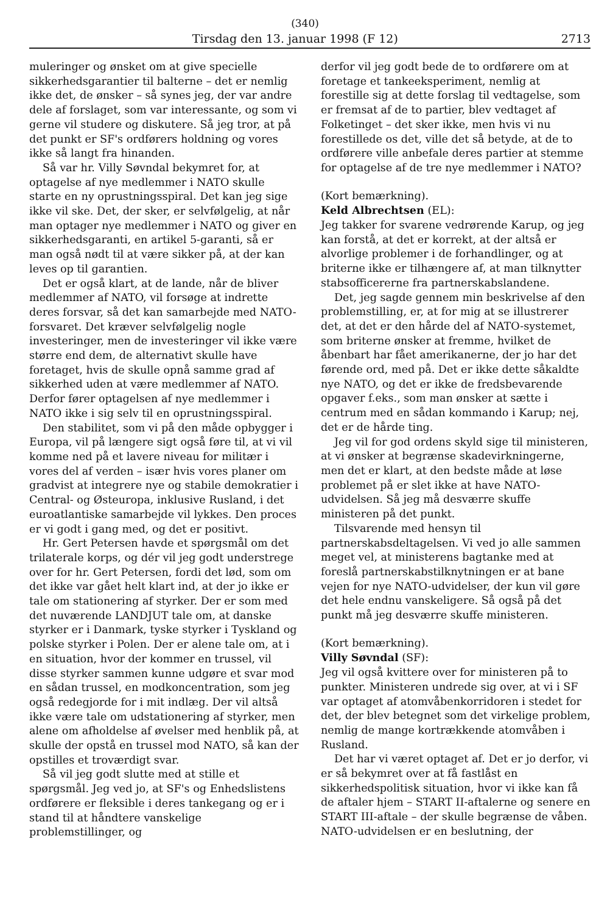(340)
Tirsdag den 13. januar 1998 (F 12) 2713
muleringer og ønsket om at give specielle sikkerhedsgarantier til balterne – det er nemlig ikke det, de ønsker – så synes jeg, der var andre dele af forslaget, som var interessante, og som vi gerne vil studere og diskutere. Så jeg tror, at på det punkt er SF's ordførers holdning og vores ikke så langt fra hinanden.
Så var hr. Villy Søvndal bekymret for, at optagelse af nye medlemmer i NATO skulle starte en ny oprustningsspiral. Det kan jeg sige ikke vil ske. Det, der sker, er selvfølgelig, at når man optager nye medlemmer i NATO og giver en sikkerhedsgaranti, en artikel 5-garanti, så er man også nødt til at være sikker på, at der kan leves op til garantien.
Det er også klart, at de lande, når de bliver medlemmer af NATO, vil forsøge at indrette deres forsvar, så det kan samarbejde med NATO-forsvaret. Det kræver selvfølgelig nogle investeringer, men de investeringer vil ikke være større end dem, de alternativt skulle have foretaget, hvis de skulle opnå samme grad af sikkerhed uden at være medlemmer af NATO. Derfor fører optagelsen af nye medlemmer i NATO ikke i sig selv til en oprustningsspiral.
Den stabilitet, som vi på den måde opbygger i Europa, vil på længere sigt også føre til, at vi vil komme ned på et lavere niveau for militær i vores del af verden – især hvis vores planer om gradvist at integrere nye og stabile demokratier i Central- og Østeuropa, inklusive Rusland, i det euroatlantiske samarbejde vil lykkes. Den proces er vi godt i gang med, og det er positivt.
Hr. Gert Petersen havde et spørgsmål om det trilaterale korps, og dér vil jeg godt understrege over for hr. Gert Petersen, fordi det lød, som om det ikke var gået helt klart ind, at der jo ikke er tale om stationering af styrker. Der er som med det nuværende LANDJUT tale om, at danske styrker er i Danmark, tyske styrker i Tyskland og polske styrker i Polen. Der er alene tale om, at i en situation, hvor der kommer en trussel, vil disse styrker sammen kunne udgøre et svar mod en sådan trussel, en modkoncentration, som jeg også redegjorde for i mit indlæg. Der vil altså ikke være tale om udstationering af styrker, men alene om afholdelse af øvelser med henblik på, at skulle der opstå en trussel mod NATO, så kan der opstilles et troværdigt svar.
Så vil jeg godt slutte med at stille et spørgsmål. Jeg ved jo, at SF's og Enhedslistens ordførere er fleksible i deres tankegang og er i stand til at håndtere vanskelige problemstillinger, og
derfor vil jeg godt bede de to ordførere om at foretage et tankeeksperiment, nemlig at forestille sig at dette forslag til vedtagelse, som er fremsat af de to partier, blev vedtaget af Folketinget – det sker ikke, men hvis vi nu forestillede os det, ville det så betyde, at de to ordførere ville anbefale deres partier at stemme for optagelse af de tre nye medlemmer i NATO?
(Kort bemærkning).
Keld Albrechtsen (EL):
Jeg takker for svarene vedrørende Karup, og jeg kan forstå, at det er korrekt, at der altså er alvorlige problemer i de forhandlinger, og at briterne ikke er tilhængere af, at man tilknytter stabsofficererne fra partnerskabslandene.
Det, jeg sagde gennem min beskrivelse af den problemstilling, er, at for mig at se illustrerer det, at det er den hårde del af NATO-systemet, som briterne ønsker at fremme, hvilket de åbenbart har fået amerikanerne, der jo har det førende ord, med på. Det er ikke dette såkaldte nye NATO, og det er ikke de fredsbevarende opgaver f.eks., som man ønsker at sætte i centrum med en sådan kommando i Karup; nej, det er de hårde ting.
Jeg vil for god ordens skyld sige til ministeren, at vi ønsker at begrænse skadevirkningerne, men det er klart, at den bedste måde at løse problemet på er slet ikke at have NATO-udvidelsen. Så jeg må desværre skuffe ministeren på det punkt.
Tilsvarende med hensyn til partnerskabsdeltagelsen. Vi ved jo alle sammen meget vel, at ministerens bagtanke med at foreslå partnerskabstilknytningen er at bane vejen for nye NATO-udvidelser, der kun vil gøre det hele endnu vanskeligere. Så også på det punkt må jeg desværre skuffe ministeren.
(Kort bemærkning).
Villy Søvndal (SF):
Jeg vil også kvittere over for ministeren på to punkter. Ministeren undrede sig over, at vi i SF var optaget af atomvåbenkorridoren i stedet for det, der blev betegnet som det virkelige problem, nemlig de mange kortrækkende atomvåben i Rusland.
Det har vi været optaget af. Det er jo derfor, vi er så bekymret over at få fastlåst en sikkerhedspolitisk situation, hvor vi ikke kan få de aftaler hjem – START II-aftalerne og senere en START III-aftale – der skulle begrænse de våben. NATO-udvidelsen er en beslutning, der